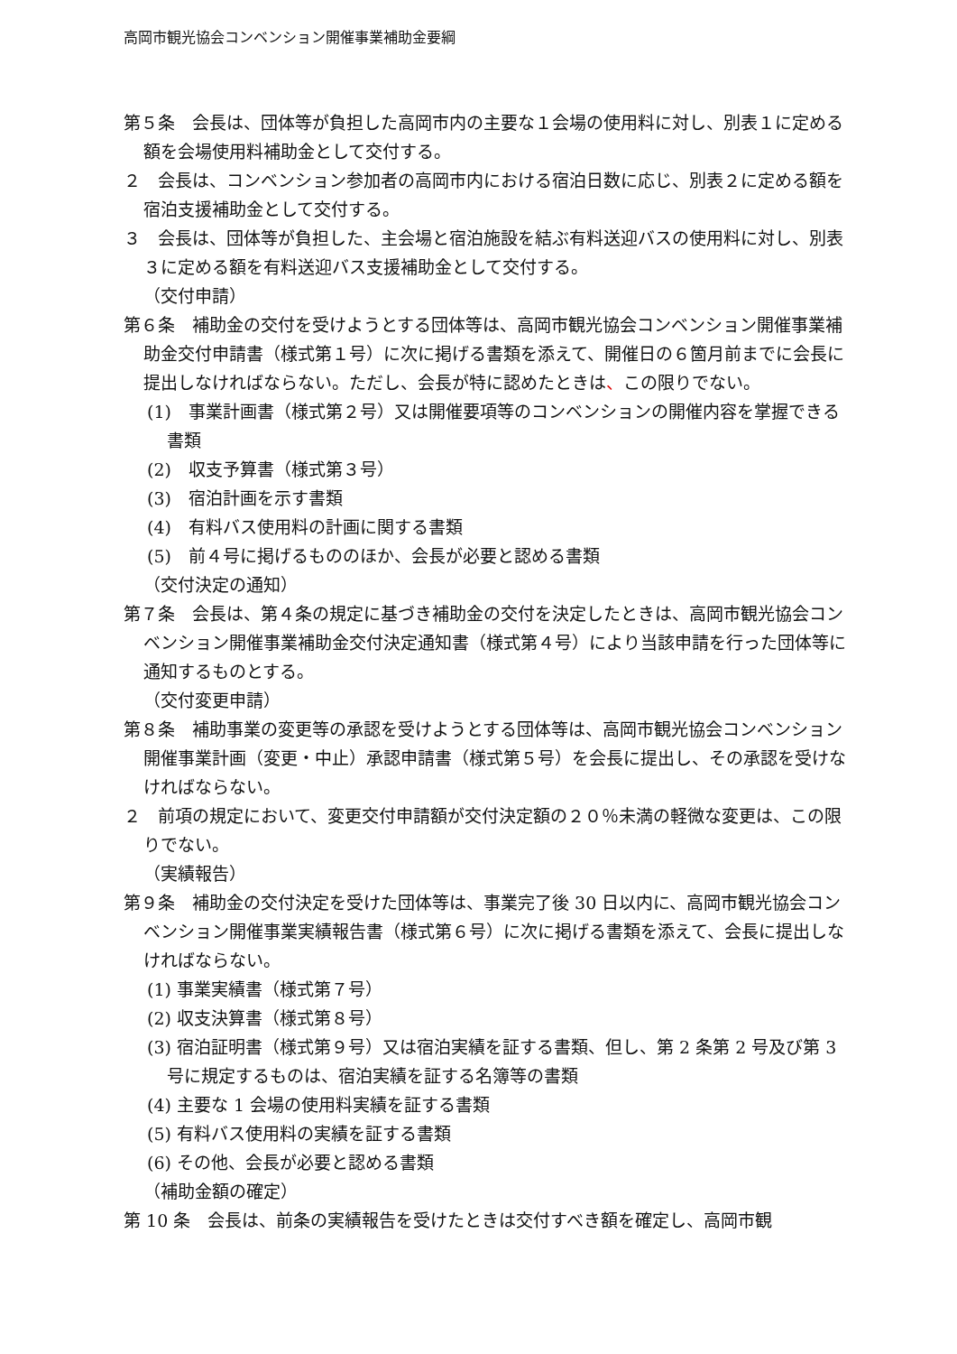高岡市観光協会コンベンション開催事業補助金要綱
第５条　会長は、団体等が負担した高岡市内の主要な１会場の使用料に対し、別表１に定める額を会場使用料補助金として交付する。
２　会長は、コンベンション参加者の高岡市内における宿泊日数に応じ、別表２に定める額を宿泊支援補助金として交付する。
３　会長は、団体等が負担した、主会場と宿泊施設を結ぶ有料送迎バスの使用料に対し、別表３に定める額を有料送迎バス支援補助金として交付する。
（交付申請）
第６条　補助金の交付を受けようとする団体等は、高岡市観光協会コンベンション開催事業補助金交付申請書（様式第１号）に次に掲げる書類を添えて、開催日の６箇月前までに会長に提出しなければならない。ただし、会長が特に認めたときは、この限りでない。
(1)　事業計画書（様式第２号）又は開催要項等のコンベンションの開催内容を掌握できる書類
(2)　収支予算書（様式第３号）
(3)　宿泊計画を示す書類
(4)　有料バス使用料の計画に関する書類
(5)　前４号に掲げるもののほか、会長が必要と認める書類
（交付決定の通知）
第７条　会長は、第４条の規定に基づき補助金の交付を決定したときは、高岡市観光協会コンベンション開催事業補助金交付決定通知書（様式第４号）により当該申請を行った団体等に通知するものとする。
（交付変更申請）
第８条　補助事業の変更等の承認を受けようとする団体等は、高岡市観光協会コンベンション開催事業計画（変更・中止）承認申請書（様式第５号）を会長に提出し、その承認を受けなければならない。
２　前項の規定において、変更交付申請額が交付決定額の２０％未満の軽微な変更は、この限りでない。
（実績報告）
第９条　補助金の交付決定を受けた団体等は、事業完了後 30 日以内に、高岡市観光協会コンベンション開催事業実績報告書（様式第６号）に次に掲げる書類を添えて、会長に提出しなければならない。
(1) 事業実績書（様式第７号）
(2) 収支決算書（様式第８号）
(3) 宿泊証明書（様式第９号）又は宿泊実績を証する書類、但し、第 2 条第 2 号及び第 3 号に規定するものは、宿泊実績を証する名簿等の書類
(4) 主要な 1 会場の使用料実績を証する書類
(5) 有料バス使用料の実績を証する書類
(6) その他、会長が必要と認める書類
（補助金額の確定）
第 10 条　会長は、前条の実績報告を受けたときは交付すべき額を確定し、高岡市観